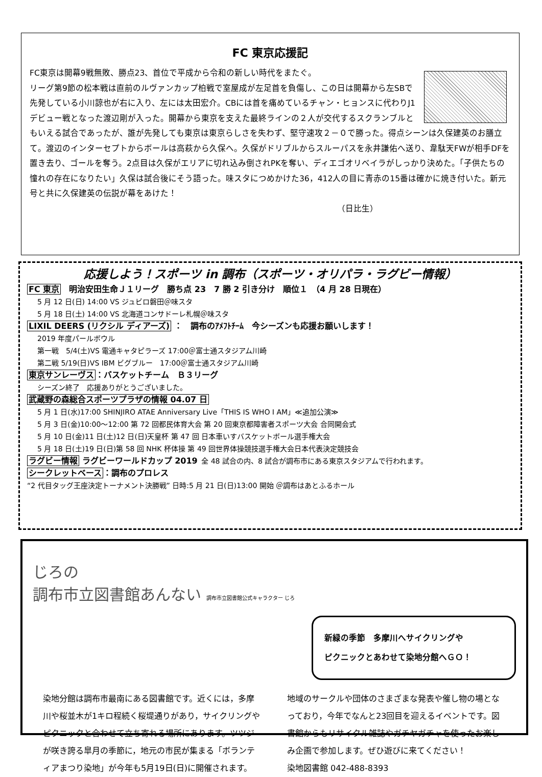FC 東京応援記
FC東京は開幕9戦無敗、勝点23、首位で平成から令和の新しい時代をまたぐ。
リーグ第9節の松本戦は直前のルヴァンカップ柏戦で室屋成が左足首を負傷し、この日は開幕から左SBで先発している小川諒也が右に入り、左には太田宏介。CBには首を痛めているチャン・ヒョンスに代わりJ1デビュー戦となった渡辺剛が入った。開幕から東京を支えた最終ラインの２人が交代するスクランブルともいえる試合であったが、誰が先発しても東京は東京らしさを失わず、堅守速攻２－０で勝った。得点シーンは久保建英のお膳立て。渡辺のインターセプトからボールは高萩から久保へ。久保がドリブルからスルーパスを永井謙佑へ送り、韋駄天FWが相手DFを置き去り、ゴールを奪う。2点目は久保がエリアに切れ込み倒されPKを奪い、ディエゴオリベイラがしっかり決めた。「子供たちの憧れの存在になりたい」久保は試合後にそう語った。味スタにつめかけた36，412人の目に青赤の15番は確かに焼き付いた。新元号と共に久保建英の伝説が幕をあけた！
（日比生）
応援しよう！スポーツ in 調布（スポーツ・オリパラ・ラグビー情報）
FC 東京　明治安田生命Ｊ１リーグ　勝ち点 23　7 勝 2 引き分け　順位１　（4 月 28 日現在）
5 月 12 日(日) 14:00 VS ジュビロ磐田＠味スタ
5 月 18 日(土) 14:00 VS 北海道コンサドーレ札幌＠味スタ
LIXIL DEERS (リクシル ディアーズ) ：　調布のｱﾒﾌﾄﾁｰﾑ　今シーズンも応援お願いします！
2019 年度パールボウル
第一戦　5/4(土)VS 電通キャタピラーズ 17:00＠富士通スタジアム川崎
第二戦 5/19(日)VS IBM ビグブルー　17:00＠富士通スタジアム川崎
東京サンレーヴス：バスケットチーム　Ｂ３リーグ
シーズン終了　応援ありがとうございました。
武蔵野の森総合スポーツプラザの情報 04.07 日
5 月 1 日(水)17:00 SHINJIRO ATAE Anniversary Live「THIS IS WHO I AM」≪追加公演≫
5 月 3 日(金)10:00～12:00 第 72 回都民体育大会 第 20 回東京都障害者スポーツ大会 合同開会式
5 月 10 日(金)11 日(土)12 日(日)天皇杯 第 47 回 日本車いすバスケットボール選手権大会
5 月 18 日(土)19 日(日)第 58 回 NHK 杯体操 第 49 回世界体操競技選手権大会日本代表決定競技会
ラグビー情報 ラグビーワールドカップ 2019 全 48 試合の内、8 試合が調布市にある東京スタジアムで行われます。
シークレットベース：調布のプロレス
“2 代目タッグ王座決定トーナメント決勝戦” 日時:5 月 21 日(日)13:00 開始 ＠調布はあとふるホール
じろの
調布市立図書館あんない 調布市立図書館公式キャラクター じろ
新緑の季節　多摩川へサイクリングや
ピクニックとあわせて染地分館へＧＯ！
染地分館は調布市最南にある図書館です。近くには，多摩川や桜並木が1キロ程続く桜堤通りがあり，サイクリングやピクニックと合わせて立ち寄れる場所にあります。ツツジが咲き誇る皐月の季節に，地元の市民が集まる「ボランティアまつり染地」が今年も5月19日(日)に開催されます。
地域のサークルや団体のさまざまな発表や催し物の場となっており，今年でなんと23回目を迎えるイベントです。図書館からもリサイクル雑誌やガチヤガチャを使ったお楽しみ企画で参加します。ぜひ遊びに来てください！
染地図書館 042-488-8393